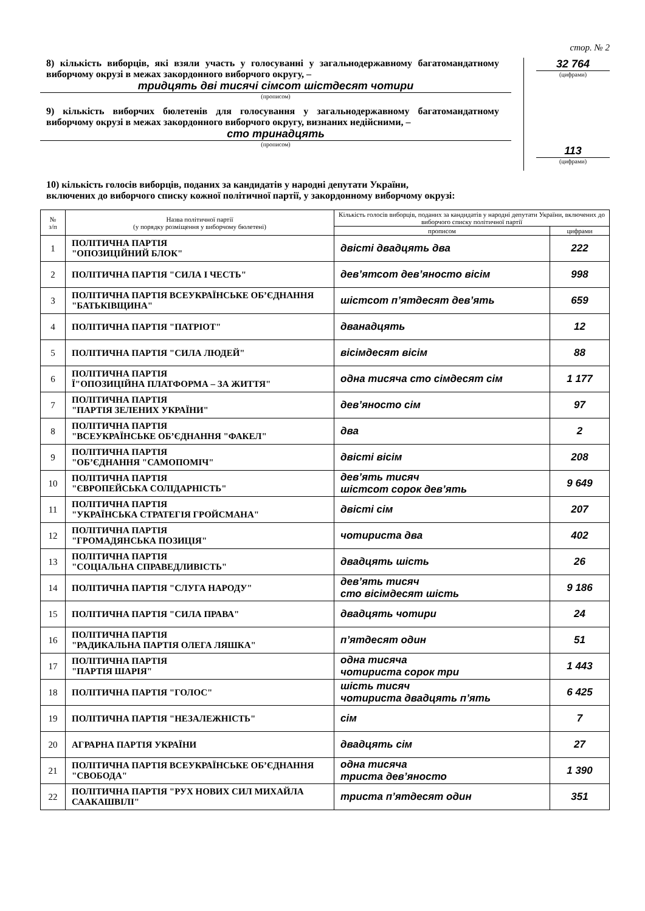стор. № 2
8) кількість виборців, які взяли участь у голосуванні у загальнодержавному багатомандатному виборчому окрузі в межах закордонного виборчого округу, –
тридцять дві тисячі сімсот шістдесят чотири
(прописом)
9) кількість виборчих бюлетенів для голосування у загальнодержавному багатомандатному виборчому окрузі в межах закордонного виборчого округу, визнаних недійсними, –
сто тринадцять
(прописом)
32 764
(цифрами)
113
(цифрами)
10) кількість голосів виборців, поданих за кандидатів у народні депутати України,
включених до виборчого списку кожної політичної партії, у закордонному виборчому окрузі:
| № з/п | Назва політичної партії (у порядку розміщення у виборчому бюлетені) | Кількість голосів виборців, поданих за кандидатів у народні депутати України, включених до виборчого списку політичної партії | |
| --- | --- | --- | --- |
| | | прописом | цифрами |
| 1 | ПОЛІТИЧНА ПАРТІЯ "ОПОЗИЦІЙНИЙ БЛОК" | двісті двадцять два | 222 |
| 2 | ПОЛІТИЧНА ПАРТІЯ "СИЛА І ЧЕСТЬ" | дев’ятсот дев’яносто вісім | 998 |
| 3 | ПОЛІТИЧНА ПАРТІЯ ВСЕУКРАЇНСЬКЕ ОБ’ЄДНАННЯ "БАТЬКІВЩИНА" | шістсот п’ятдесят дев’ять | 659 |
| 4 | ПОЛІТИЧНА ПАРТІЯ "ПАТРІОТ" | дванадцять | 12 |
| 5 | ПОЛІТИЧНА ПАРТІЯ "СИЛА ЛЮДЕЙ" | вісімдесят вісім | 88 |
| 6 | ПОЛІТИЧНА ПАРТІЯ Ї"ОПОЗИЦІЙНА ПЛАТФОРМА – ЗА ЖИТТЯ" | одна тисяча сто сімдесят сім | 1 177 |
| 7 | ПОЛІТИЧНА ПАРТІЯ "ПАРТІЯ ЗЕЛЕНИХ УКРАЇНИ" | дев’яносто сім | 97 |
| 8 | ПОЛІТИЧНА ПАРТІЯ "ВСЕУКРАЇНСЬКЕ ОБ’ЄДНАННЯ "ФАКЕЛ" | два | 2 |
| 9 | ПОЛІТИЧНА ПАРТІЯ "ОБ’ЄДНАННЯ "САМОПОМІЧ" | двісті вісім | 208 |
| 10 | ПОЛІТИЧНА ПАРТІЯ "ЄВРОПЕЙСЬКА СОЛІДАРНІСТЬ" | дев’ять тисяч шістсот сорок дев’ять | 9 649 |
| 11 | ПОЛІТИЧНА ПАРТІЯ "УКРАЇНСЬКА СТРАТЕГІЯ ГРОЙСМАНА" | двісті сім | 207 |
| 12 | ПОЛІТИЧНА ПАРТІЯ "ГРОМАДЯНСЬКА ПОЗИЦІЯ" | чотириста два | 402 |
| 13 | ПОЛІТИЧНА ПАРТІЯ "СОЦІАЛЬНА СПРАВЕДЛИВІСТЬ" | двадцять шість | 26 |
| 14 | ПОЛІТИЧНА ПАРТІЯ "СЛУГА НАРОДУ" | дев’ять тисяч сто вісімдесят шість | 9 186 |
| 15 | ПОЛІТИЧНА ПАРТІЯ "СИЛА ПРАВА" | двадцять чотири | 24 |
| 16 | ПОЛІТИЧНА ПАРТІЯ "РАДИКАЛЬНА ПАРТІЯ ОЛЕГА ЛЯШКА" | п’ятдесят один | 51 |
| 17 | ПОЛІТИЧНА ПАРТІЯ "ПАРТІЯ ШАРІЯ" | одна тисяча чотириста сорок три | 1 443 |
| 18 | ПОЛІТИЧНА ПАРТІЯ "ГОЛОС" | шість тисяч чотириста двадцять п’ять | 6 425 |
| 19 | ПОЛІТИЧНА ПАРТІЯ "НЕЗАЛЕЖНІСТЬ" | сім | 7 |
| 20 | АГРАРНА ПАРТІЯ УКРАЇНИ | двадцять сім | 27 |
| 21 | ПОЛІТИЧНА ПАРТІЯ ВСЕУКРАЇНСЬКЕ ОБ’ЄДНАННЯ "СВОБОДА" | одна тисяча триста дев’яносто | 1 390 |
| 22 | ПОЛІТИЧНА ПАРТІЯ "РУХ НОВИХ СИЛ МИХАЙЛА СААКАШВІЛІ" | триста п’ятдесят один | 351 |